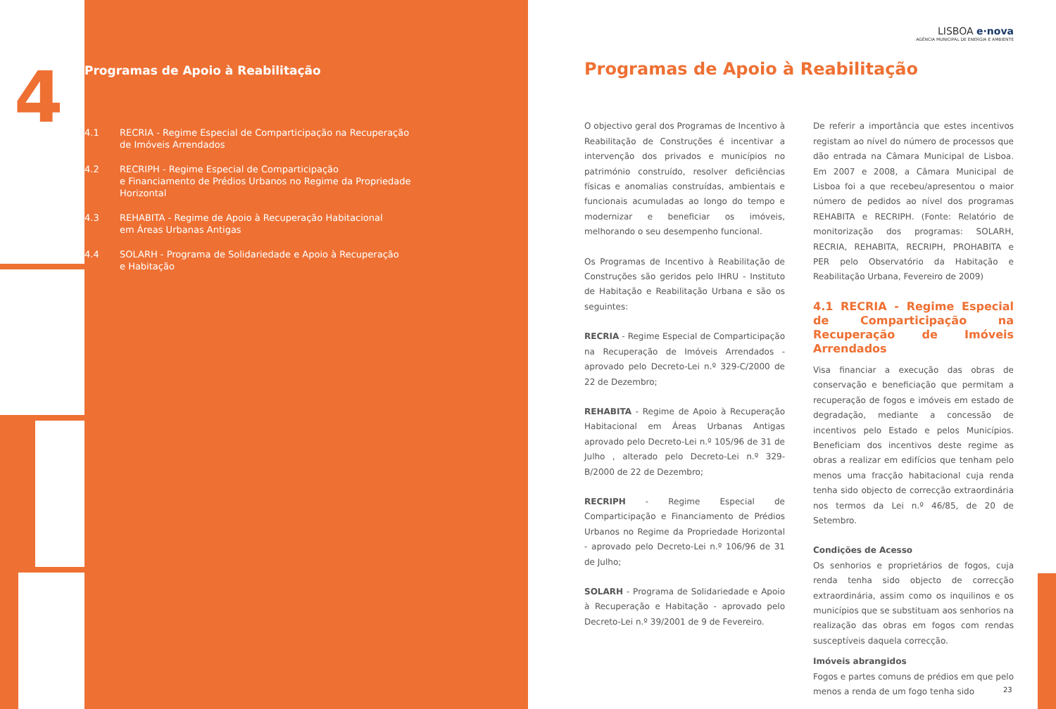4
Programas de Apoio à Reabilitação
4.1 RECRIA - Regime Especial de Comparticipação na Recuperação
de Imóveis Arrendados
4.2 RECRIPH - Regime Especial de Comparticipação
e Financiamento de Prédios Urbanos no Regime da Propriedade
Horizontal
4.3 REHABITA - Regime de Apoio à Recuperação Habitacional
em Áreas Urbanas Antigas
4.4 SOLARH - Programa de Solidariedade e Apoio à Recuperação
e Habitação
LISBOA e·nova
AGÊNCIA MUNICIPAL DE ENERGIA E AMBIENTE
Programas de Apoio à Reabilitação
O objectivo geral dos Programas de Incentivo à Reabilitação de Construções é incentivar a intervenção dos privados e municípios no património construído, resolver deficiências físicas e anomalias construídas, ambientais e funcionais acumuladas ao longo do tempo e modernizar e beneficiar os imóveis, melhorando o seu desempenho funcional.
Os Programas de Incentivo à Reabilitação de Construções são geridos pelo IHRU - Instituto de Habitação e Reabilitação Urbana e são os seguintes:
RECRIA - Regime Especial de Comparticipação na Recuperação de Imóveis Arrendados - aprovado pelo Decreto-Lei n.º 329-C/2000 de 22 de Dezembro;
REHABITA - Regime de Apoio à Recuperação Habitacional em Áreas Urbanas Antigas aprovado pelo Decreto-Lei n.º 105/96 de 31 de Julho , alterado pelo Decreto-Lei n.º 329-B/2000 de 22 de Dezembro;
RECRIPH - Regime Especial de Comparticipação e Financiamento de Prédios Urbanos no Regime da Propriedade Horizontal - aprovado pelo Decreto-Lei n.º 106/96 de 31 de Julho;
SOLARH - Programa de Solidariedade e Apoio à Recuperação e Habitação - aprovado pelo Decreto-Lei n.º 39/2001 de 9 de Fevereiro.
De referir a importância que estes incentivos registam ao nível do número de processos que dão entrada na Câmara Municipal de Lisboa. Em 2007 e 2008, a Câmara Municipal de Lisboa foi a que recebeu/apresentou o maior número de pedidos ao nível dos programas REHABITA e RECRIPH. (Fonte: Relatório de monitorização dos programas: SOLARH, RECRIA, REHABITA, RECRIPH, PROHABITA e PER pelo Observatório da Habitação e Reabilitação Urbana, Fevereiro de 2009)
4.1 RECRIA - Regime Especial de Comparticipação na Recuperação de Imóveis Arrendados
Visa financiar a execução das obras de conservação e beneficiação que permitam a recuperação de fogos e imóveis em estado de degradação, mediante a concessão de incentivos pelo Estado e pelos Municípios. Beneficiam dos incentivos deste regime as obras a realizar em edifícios que tenham pelo menos uma fracção habitacional cuja renda tenha sido objecto de correcção extraordinária nos termos da Lei n.º 46/85, de 20 de Setembro.
Condições de Acesso
Os senhorios e proprietários de fogos, cuja renda tenha sido objecto de correcção extraordinária, assim como os inquilinos e os municípios que se substituam aos senhorios na realização das obras em fogos com rendas susceptíveis daquela correcção.
Imóveis abrangidos
Fogos e partes comuns de prédios em que pelo menos a renda de um fogo tenha sido
23